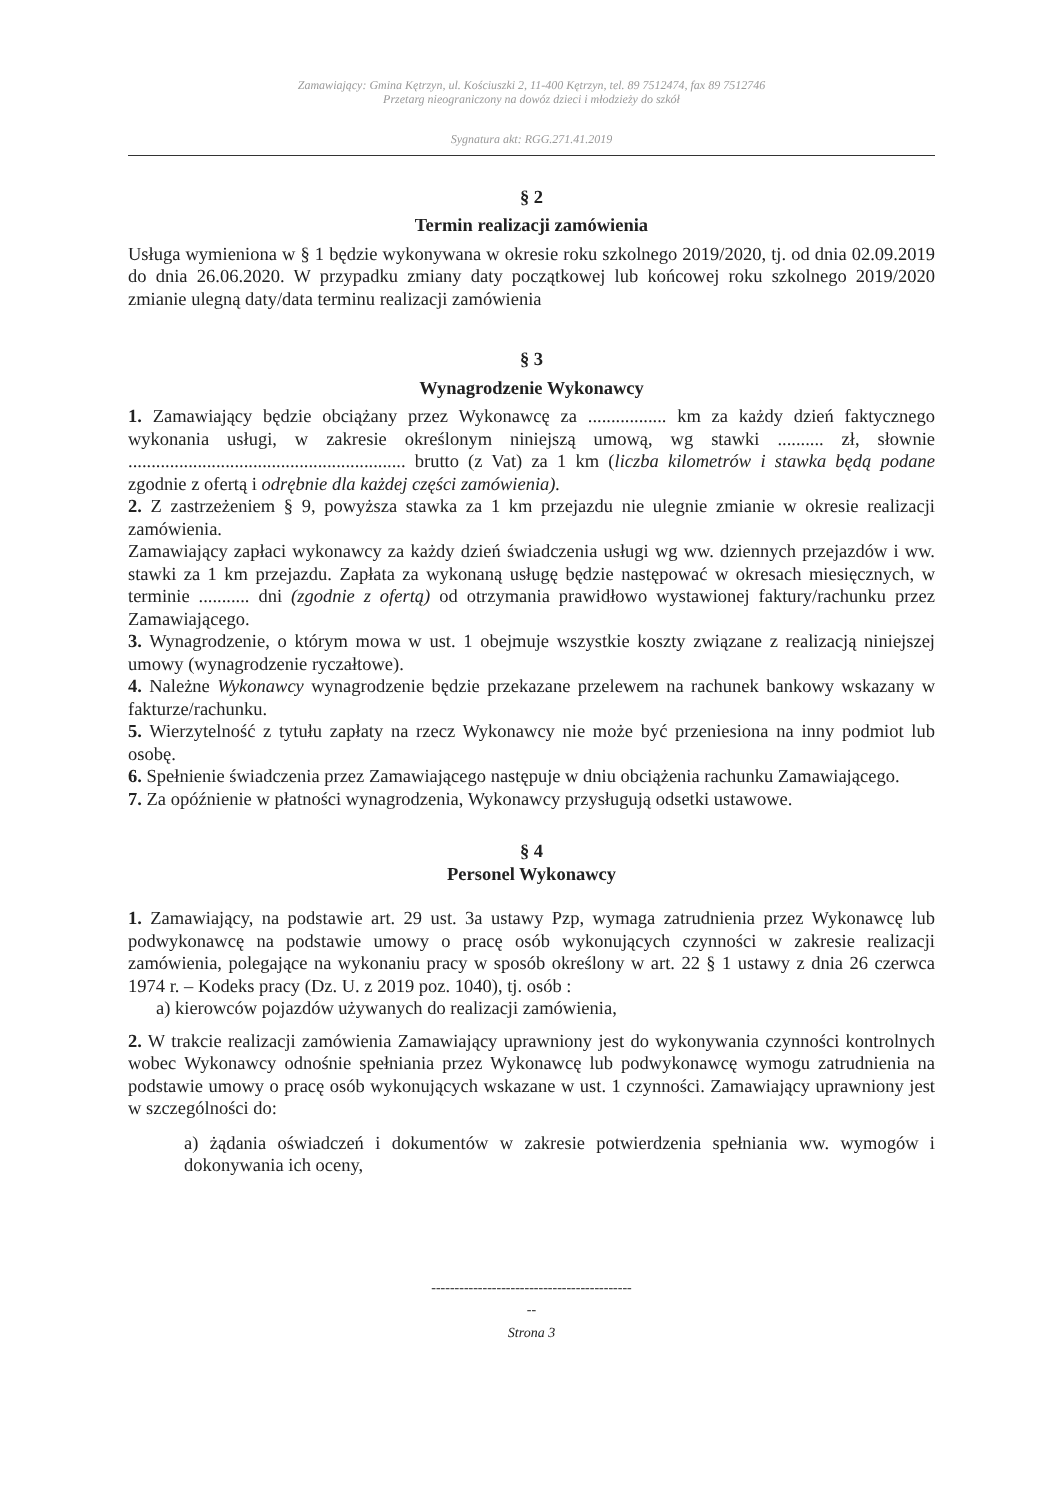Zamawiający: Gmina Kętrzyn, ul. Kościuszki 2, 11-400 Kętrzyn, tel. 89 7512474, fax 89 7512746
Przetarg nieograniczony na dowóz dzieci i młodzieży do szkół
Sygnatura akt: RGG.271.41.2019
§ 2
Termin realizacji zamówienia
Usługa wymieniona w § 1 będzie wykonywana w okresie roku szkolnego 2019/2020, tj. od dnia 02.09.2019 do dnia 26.06.2020. W przypadku zmiany daty początkowej lub końcowej roku szkolnego 2019/2020 zmianie ulegną daty/data terminu realizacji zamówienia
§ 3
Wynagrodzenie Wykonawcy
1. Zamawiający będzie obciążany przez Wykonawcę za ................. km za każdy dzień faktycznego wykonania usługi, w zakresie określonym niniejszą umową, wg stawki .......... zł, słownie ............................................................ brutto (z Vat) za 1 km (liczba kilometrów i stawka będą podane zgodnie z ofertą i odrębnie dla każdej części zamówienia).
2. Z zastrzeżeniem § 9, powyższa stawka za 1 km przejazdu nie ulegnie zmianie w okresie realizacji zamówienia.
Zamawiający zapłaci wykonawcy za każdy dzień świadczenia usługi wg ww. dziennych przejazdów i ww. stawki za 1 km przejazdu. Zapłata za wykonaną usługę będzie następować w okresach miesięcznych, w terminie ........... dni (zgodnie z ofertą) od otrzymania prawidłowo wystawionej faktury/rachunku przez Zamawiającego.
3. Wynagrodzenie, o którym mowa w ust. 1 obejmuje wszystkie koszty związane z realizacją niniejszej umowy (wynagrodzenie ryczałtowe).
4. Należne Wykonawcy wynagrodzenie będzie przekazane przelewem na rachunek bankowy wskazany w fakturze/rachunku.
5. Wierzytelność z tytułu zapłaty na rzecz Wykonawcy nie może być przeniesiona na inny podmiot lub osobę.
6. Spełnienie świadczenia przez Zamawiającego następuje w dniu obciążenia rachunku Zamawiającego.
7. Za opóźnienie w płatności wynagrodzenia, Wykonawcy przysługują odsetki ustawowe.
§ 4
Personel Wykonawcy
1. Zamawiający, na podstawie art. 29 ust. 3a ustawy Pzp, wymaga zatrudnienia przez Wykonawcę lub podwykonawcę na podstawie umowy o pracę osób wykonujących czynności w zakresie realizacji zamówienia, polegające na wykonaniu pracy w sposób określony w art. 22 § 1 ustawy z dnia 26 czerwca 1974 r. – Kodeks pracy (Dz. U. z 2019 poz. 1040), tj. osób :
a) kierowców pojazdów używanych do realizacji zamówienia,
2. W trakcie realizacji zamówienia Zamawiający uprawniony jest do wykonywania czynności kontrolnych wobec Wykonawcy odnośnie spełniania przez Wykonawcę lub podwykonawcę wymogu zatrudnienia na podstawie umowy o pracę osób wykonujących wskazane w ust. 1 czynności. Zamawiający uprawniony jest w szczególności do:
a) żądania oświadczeń i dokumentów w zakresie potwierdzenia spełniania ww. wymogów i dokonywania ich oceny,
-------------------------------------------
--
Strona 3